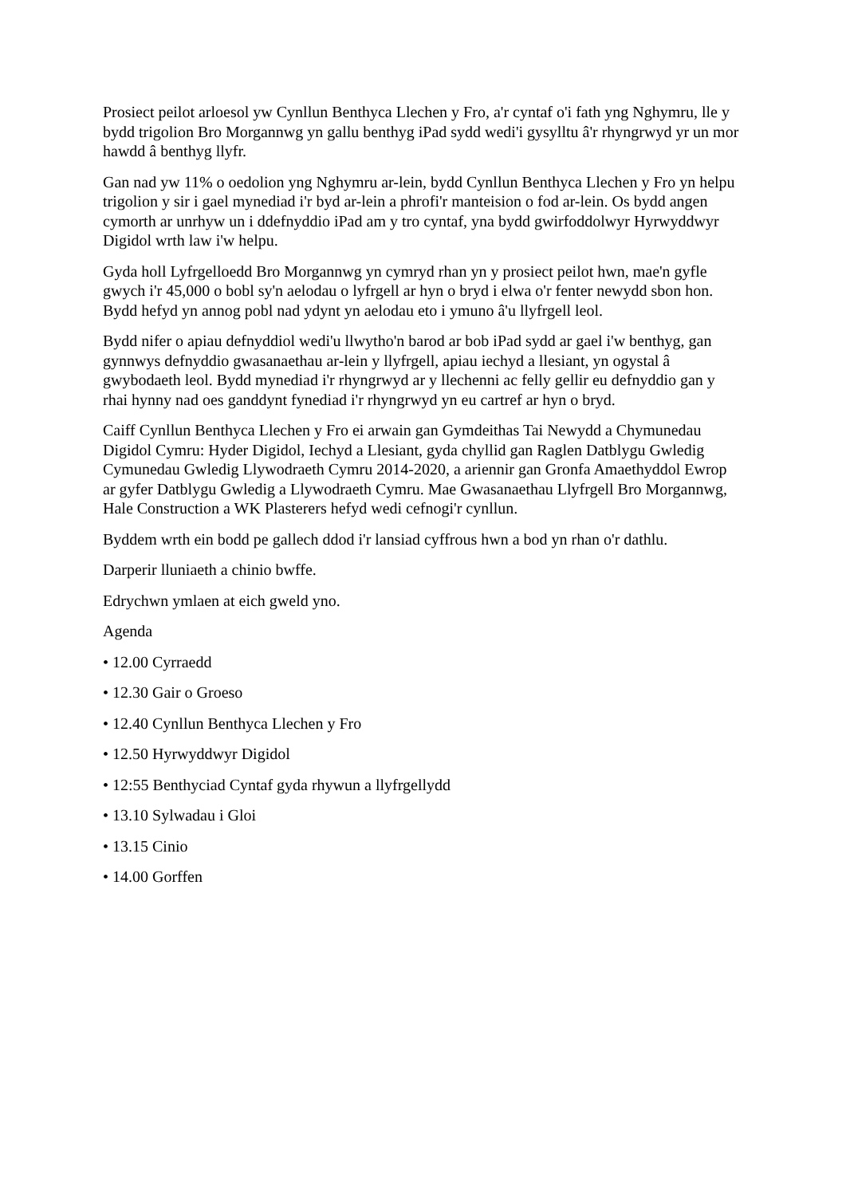Prosiect peilot arloesol yw Cynllun Benthyca Llechen y Fro, a'r cyntaf o'i fath yng Nghymru, lle y bydd trigolion Bro Morgannwg yn gallu benthyg iPad sydd wedi'i gysylltu â'r rhyngrwyd yr un mor hawdd â benthyg llyfr.
Gan nad yw 11% o oedolion yng Nghymru ar-lein, bydd Cynllun Benthyca Llechen y Fro yn helpu trigolion y sir i gael mynediad i'r byd ar-lein a phrofi'r manteision o fod ar-lein. Os bydd angen cymorth ar unrhyw un i ddefnyddio iPad am y tro cyntaf, yna bydd gwirfoddolwyr Hyrwyddwyr Digidol wrth law i'w helpu.
Gyda holl Lyfrgelloedd Bro Morgannwg yn cymryd rhan yn y prosiect peilot hwn, mae'n gyfle gwych i'r 45,000 o bobl sy'n aelodau o lyfrgell ar hyn o bryd i elwa o'r fenter newydd sbon hon. Bydd hefyd yn annog pobl nad ydynt yn aelodau eto i ymuno â'u llyfrgell leol.
Bydd nifer o apiau defnyddiol wedi'u llwytho'n barod ar bob iPad sydd ar gael i'w benthyg, gan gynnwys defnyddio gwasanaethau ar-lein y llyfrgell, apiau iechyd a llesiant, yn ogystal â gwybodaeth leol. Bydd mynediad i'r rhyngrwyd ar y llechenni ac felly gellir eu defnyddio gan y rhai hynny nad oes ganddynt fynediad i'r rhyngrwyd yn eu cartref ar hyn o bryd.
Caiff Cynllun Benthyca Llechen y Fro ei arwain gan Gymdeithas Tai Newydd a Chymunedau Digidol Cymru: Hyder Digidol, Iechyd a Llesiant, gyda chyllid gan Raglen Datblygu Gwledig Cymunedau Gwledig Llywodraeth Cymru 2014-2020, a ariennir gan Gronfa Amaethyddol Ewrop ar gyfer Datblygu Gwledig a Llywodraeth Cymru. Mae Gwasanaethau Llyfrgell Bro Morgannwg, Hale Construction a WK Plasterers hefyd wedi cefnogi'r cynllun.
Byddem wrth ein bodd pe gallech ddod i'r lansiad cyffrous hwn a bod yn rhan o'r dathlu.
Darperir lluniaeth a chinio bwffe.
Edrychwn ymlaen at eich gweld yno.
Agenda
• 12.00 Cyrraedd
• 12.30 Gair o Groeso
• 12.40 Cynllun Benthyca Llechen y Fro
• 12.50 Hyrwyddwyr Digidol
• 12:55 Benthyciad Cyntaf gyda rhywun a llyfrgellydd
• 13.10 Sylwadau i Gloi
• 13.15 Cinio
• 14.00 Gorffen